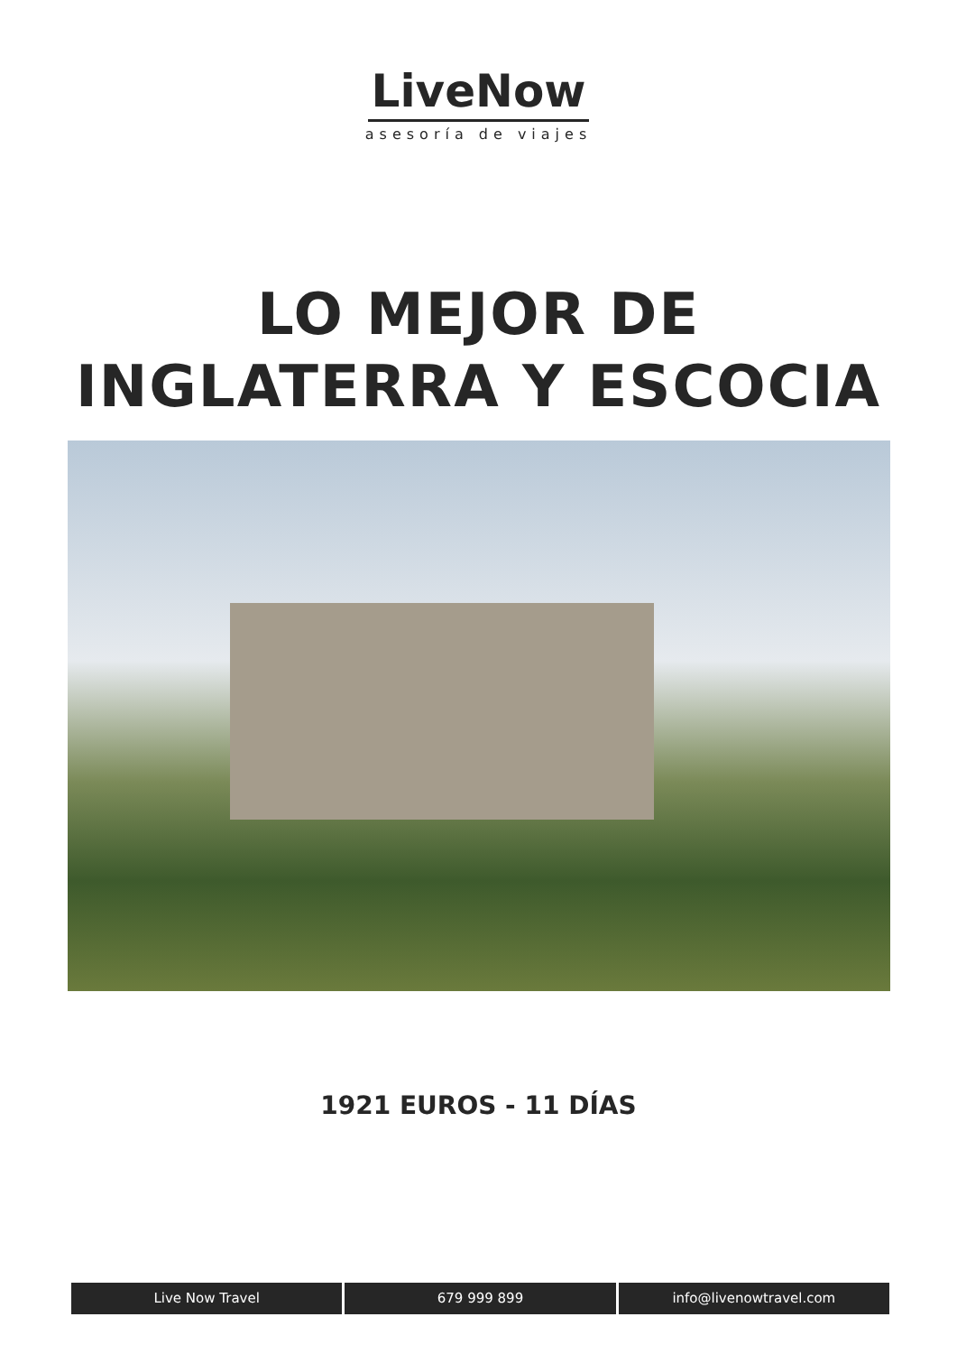LiveNow
asesoría de viajes
LO MEJOR DE
INGLATERRA Y ESCOCIA
1921 EUROS - 11 DÍAS
Live Now Travel 679 999 899 info@livenowtravel.com